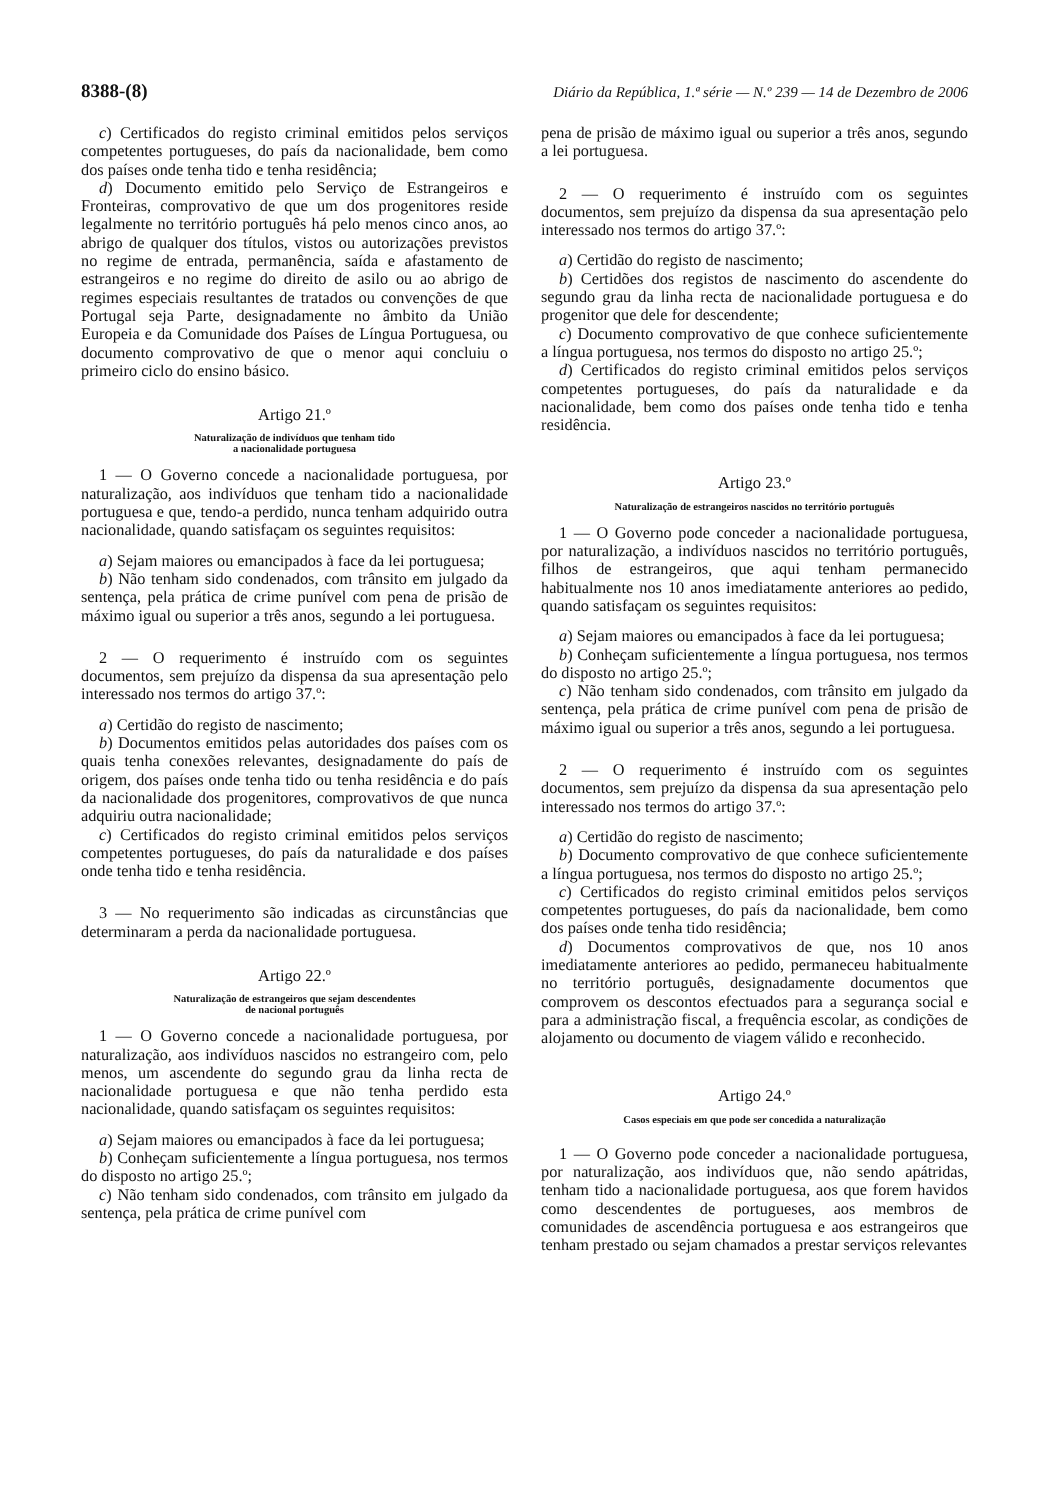8388-(8) Diário da República, 1.ª série — N.º 239 — 14 de Dezembro de 2006
c) Certificados do registo criminal emitidos pelos serviços competentes portugueses, do país da nacionalidade, bem como dos países onde tenha tido e tenha residência;
d) Documento emitido pelo Serviço de Estrangeiros e Fronteiras, comprovativo de que um dos progenitores reside legalmente no território português há pelo menos cinco anos, ao abrigo de qualquer dos títulos, vistos ou autorizações previstos no regime de entrada, permanência, saída e afastamento de estrangeiros e no regime do direito de asilo ou ao abrigo de regimes especiais resultantes de tratados ou convenções de que Portugal seja Parte, designadamente no âmbito da União Europeia e da Comunidade dos Países de Língua Portuguesa, ou documento comprovativo de que o menor aqui concluiu o primeiro ciclo do ensino básico.
Artigo 21.º
Naturalização de indivíduos que tenham tido
a nacionalidade portuguesa
1 — O Governo concede a nacionalidade portuguesa, por naturalização, aos indivíduos que tenham tido a nacionalidade portuguesa e que, tendo-a perdido, nunca tenham adquirido outra nacionalidade, quando satisfaçam os seguintes requisitos:
a) Sejam maiores ou emancipados à face da lei portuguesa;
b) Não tenham sido condenados, com trânsito em julgado da sentença, pela prática de crime punível com pena de prisão de máximo igual ou superior a três anos, segundo a lei portuguesa.
2 — O requerimento é instruído com os seguintes documentos, sem prejuízo da dispensa da sua apresentação pelo interessado nos termos do artigo 37.º:
a) Certidão do registo de nascimento;
b) Documentos emitidos pelas autoridades dos países com os quais tenha conexões relevantes, designadamente do país de origem, dos países onde tenha tido ou tenha residência e do país da nacionalidade dos progenitores, comprovativos de que nunca adquiriu outra nacionalidade;
c) Certificados do registo criminal emitidos pelos serviços competentes portugueses, do país da naturalidade e dos países onde tenha tido e tenha residência.
3 — No requerimento são indicadas as circunstâncias que determinaram a perda da nacionalidade portuguesa.
Artigo 22.º
Naturalização de estrangeiros que sejam descendentes
de nacional português
1 — O Governo concede a nacionalidade portuguesa, por naturalização, aos indivíduos nascidos no estrangeiro com, pelo menos, um ascendente do segundo grau da linha recta de nacionalidade portuguesa e que não tenha perdido esta nacionalidade, quando satisfaçam os seguintes requisitos:
a) Sejam maiores ou emancipados à face da lei portuguesa;
b) Conheçam suficientemente a língua portuguesa, nos termos do disposto no artigo 25.º;
c) Não tenham sido condenados, com trânsito em julgado da sentença, pela prática de crime punível com
pena de prisão de máximo igual ou superior a três anos, segundo a lei portuguesa.
2 — O requerimento é instruído com os seguintes documentos, sem prejuízo da dispensa da sua apresentação pelo interessado nos termos do artigo 37.º:
a) Certidão do registo de nascimento;
b) Certidões dos registos de nascimento do ascendente do segundo grau da linha recta de nacionalidade portuguesa e do progenitor que dele for descendente;
c) Documento comprovativo de que conhece suficientemente a língua portuguesa, nos termos do disposto no artigo 25.º;
d) Certificados do registo criminal emitidos pelos serviços competentes portugueses, do país da naturalidade e da nacionalidade, bem como dos países onde tenha tido e tenha residência.
Artigo 23.º
Naturalização de estrangeiros nascidos no território português
1 — O Governo pode conceder a nacionalidade portuguesa, por naturalização, a indivíduos nascidos no território português, filhos de estrangeiros, que aqui tenham permanecido habitualmente nos 10 anos imediatamente anteriores ao pedido, quando satisfaçam os seguintes requisitos:
a) Sejam maiores ou emancipados à face da lei portuguesa;
b) Conheçam suficientemente a língua portuguesa, nos termos do disposto no artigo 25.º;
c) Não tenham sido condenados, com trânsito em julgado da sentença, pela prática de crime punível com pena de prisão de máximo igual ou superior a três anos, segundo a lei portuguesa.
2 — O requerimento é instruído com os seguintes documentos, sem prejuízo da dispensa da sua apresentação pelo interessado nos termos do artigo 37.º:
a) Certidão do registo de nascimento;
b) Documento comprovativo de que conhece suficientemente a língua portuguesa, nos termos do disposto no artigo 25.º;
c) Certificados do registo criminal emitidos pelos serviços competentes portugueses, do país da nacionalidade, bem como dos países onde tenha tido residência;
d) Documentos comprovativos de que, nos 10 anos imediatamente anteriores ao pedido, permaneceu habitualmente no território português, designadamente documentos que comprovem os descontos efectuados para a segurança social e para a administração fiscal, a frequência escolar, as condições de alojamento ou documento de viagem válido e reconhecido.
Artigo 24.º
Casos especiais em que pode ser concedida a naturalização
1 — O Governo pode conceder a nacionalidade portuguesa, por naturalização, aos indivíduos que, não sendo apátridas, tenham tido a nacionalidade portuguesa, aos que forem havidos como descendentes de portugueses, aos membros de comunidades de ascendência portuguesa e aos estrangeiros que tenham prestado ou sejam chamados a prestar serviços relevantes